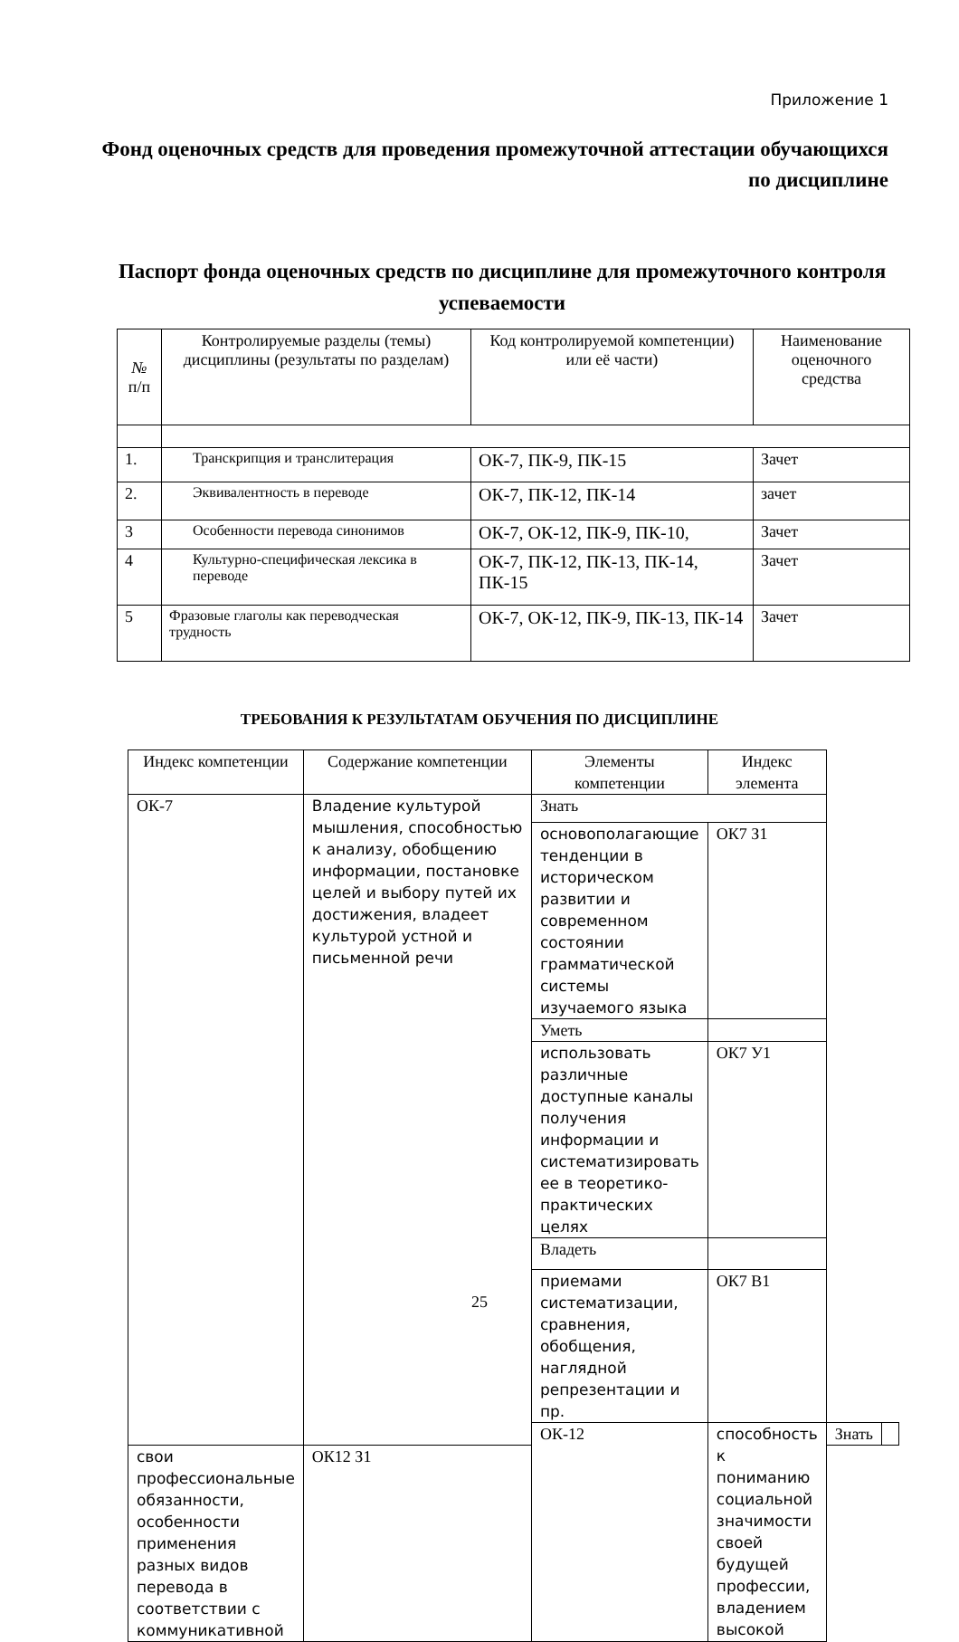Приложение 1
Фонд оценочных средств для проведения промежуточной аттестации обучающихся по дисциплине
Паспорт фонда оценочных средств по дисциплине для промежуточного контроля успеваемости
| № п/п | Контролируемые разделы (темы) дисциплины (результаты по разделам) | Код контролируемой компетенции) или её части) | Наименование оценочного средства |
| --- | --- | --- | --- |
| 1. | Транскрипция и транслитерация | ОК-7, ПК-9, ПК-15 | Зачет |
| 2. | Эквивалентность в переводе | ОК-7, ПК-12, ПК-14 | зачет |
| 3 | Особенности перевода синонимов | ОК-7, ОК-12, ПК-9, ПК-10, | Зачет |
| 4 | Культурно-специфическая лексика в переводе | ОК-7, ПК-12, ПК-13, ПК-14, ПК-15 | Зачет |
| 5 | Фразовые глаголы как переводческая трудность | ОК-7, ОК-12, ПК-9, ПК-13, ПК-14 | Зачет |
ТРЕБОВАНИЯ К РЕЗУЛЬТАТАМ ОБУЧЕНИЯ ПО ДИСЦИПЛИНЕ
| Индекс компетенции | Содержание компетенции | Элементы компетенции | Индекс элемента | | |
| --- | --- | --- | --- | --- | --- |
| ОК-7 | Владение культурой мышления, способностью к анализу, обобщению информации, постановке целей и выбору путей их достижения, владеет культурой устной и письменной речи | Знать | | | |
| | | основополагающие тенденции в историческом развитии и современном состоянии грамматической системы изучаемого языка | ОК7 З1 | | |
| | | Уметь | | | |
| | | использовать различные доступные каналы получения информации и систематизировать ее в теоретико-практических целях | ОК7 У1 | | |
| | | Владеть | | | |
| | | приемами систематизации, сравнения, обобщения, наглядной репрезентации и пр. | ОК7 В1 | | |
| | | ОК-12 | способность к пониманию социальной значимости своей будущей профессии, владением высокой | Знать | |
| свои профессиональные обязанности, особенности применения разных видов перевода в соответствии с коммуникативной | ОК12 З1 | | | | |
25